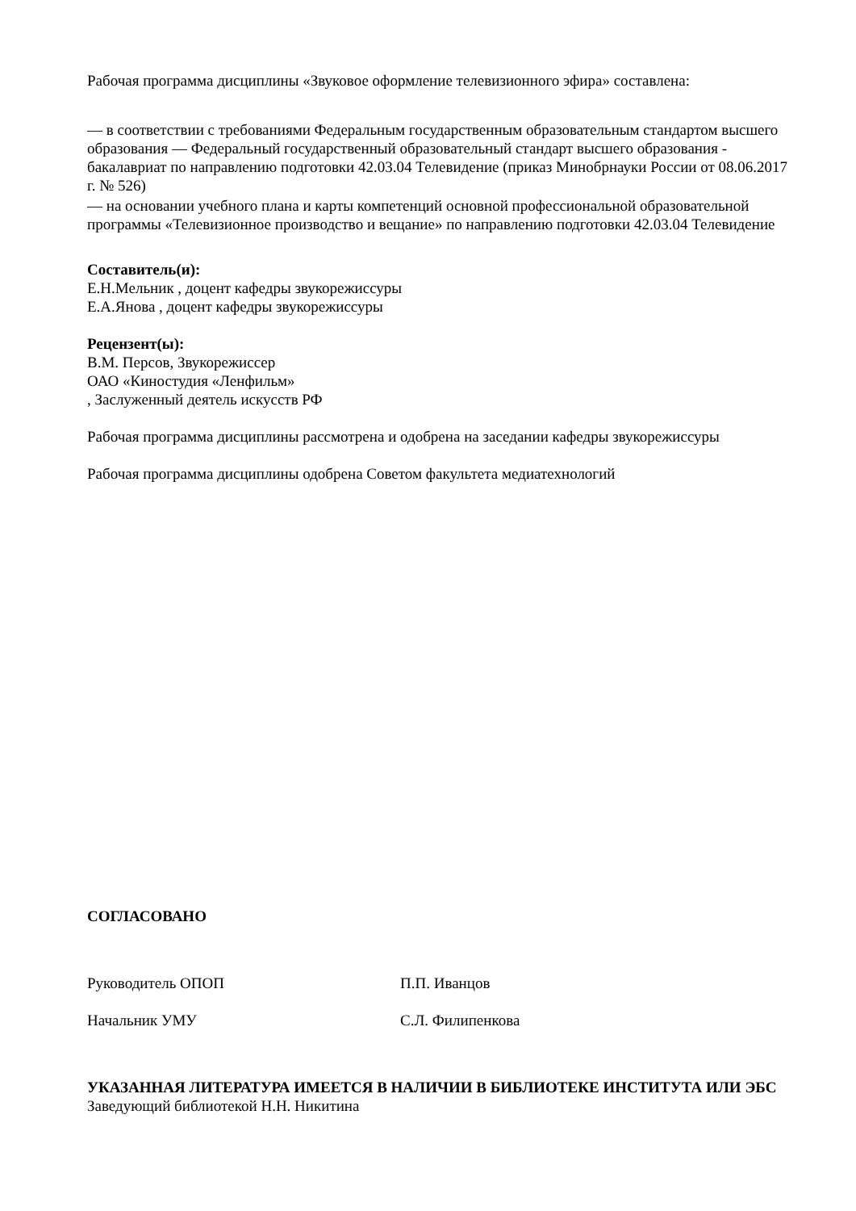Рабочая программа дисциплины «Звуковое оформление телевизионного эфира» составлена:
— в соответствии с требованиями Федеральным государственным образовательным стандартом высшего образования — Федеральный государственный образовательный стандарт высшего образования - бакалавриат по направлению подготовки 42.03.04 Телевидение (приказ Минобрнауки России от 08.06.2017 г. № 526)
— на основании учебного плана и карты компетенций основной профессиональной образовательной программы «Телевизионное производство и вещание» по направлению подготовки 42.03.04 Телевидение
Составитель(и):
Е.Н.Мельник , доцент кафедры звукорежиссуры
Е.А.Янова , доцент кафедры звукорежиссуры
Рецензент(ы):
В.М. Персов, Звукорежиссер
ОАО «Киностудия «Ленфильм»
, Заслуженный деятель искусств РФ
Рабочая программа дисциплины рассмотрена и одобрена на заседании кафедры звукорежиссуры
Рабочая программа дисциплины одобрена Советом факультета медиатехнологий
СОГЛАСОВАНО
Руководитель ОПОП П.П. Иванцов
Начальник УМУ С.Л. Филипенкова
УКАЗАННАЯ ЛИТЕРАТУРА ИМЕЕТСЯ В НАЛИЧИИ В БИБЛИОТЕКЕ ИНСТИТУТА ИЛИ ЭБС
Заведующий библиотекой Н.Н. Никитина